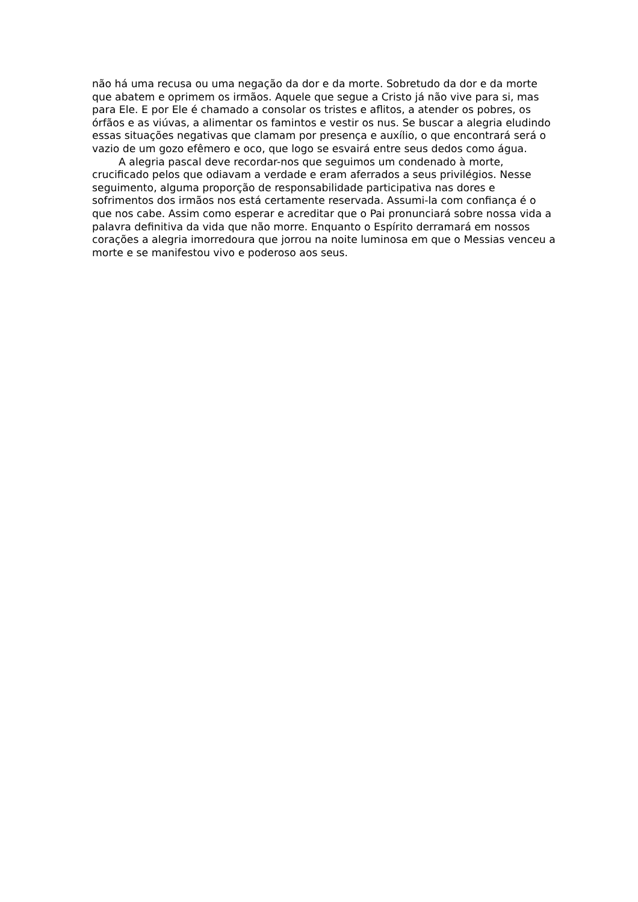não há uma recusa ou uma negação da dor e da morte. Sobretudo da dor e da morte que abatem e oprimem os irmãos. Aquele que segue a Cristo já não vive para si, mas para Ele. E por Ele é chamado a consolar os tristes e aflitos, a atender os pobres, os órfãos e as viúvas, a alimentar os famintos e vestir os nus. Se buscar a alegria eludindo essas situações negativas que clamam por presença e auxílio, o que encontrará será o vazio de um gozo efêmero e oco, que logo se esvairá entre seus dedos como água.
A alegria pascal deve recordar-nos que seguimos um condenado à morte, crucificado pelos que odiavam a verdade e eram aferrados a seus privilégios. Nesse seguimento, alguma proporção de responsabilidade participativa nas dores e sofrimentos dos irmãos nos está certamente reservada. Assumi-la com confiança é o que nos cabe. Assim como esperar e acreditar que o Pai pronunciará sobre nossa vida a palavra definitiva da vida que não morre. Enquanto o Espírito derramará em nossos corações a alegria imorredoura que jorrou na noite luminosa em que o Messias venceu a morte e se manifestou vivo e poderoso aos seus.